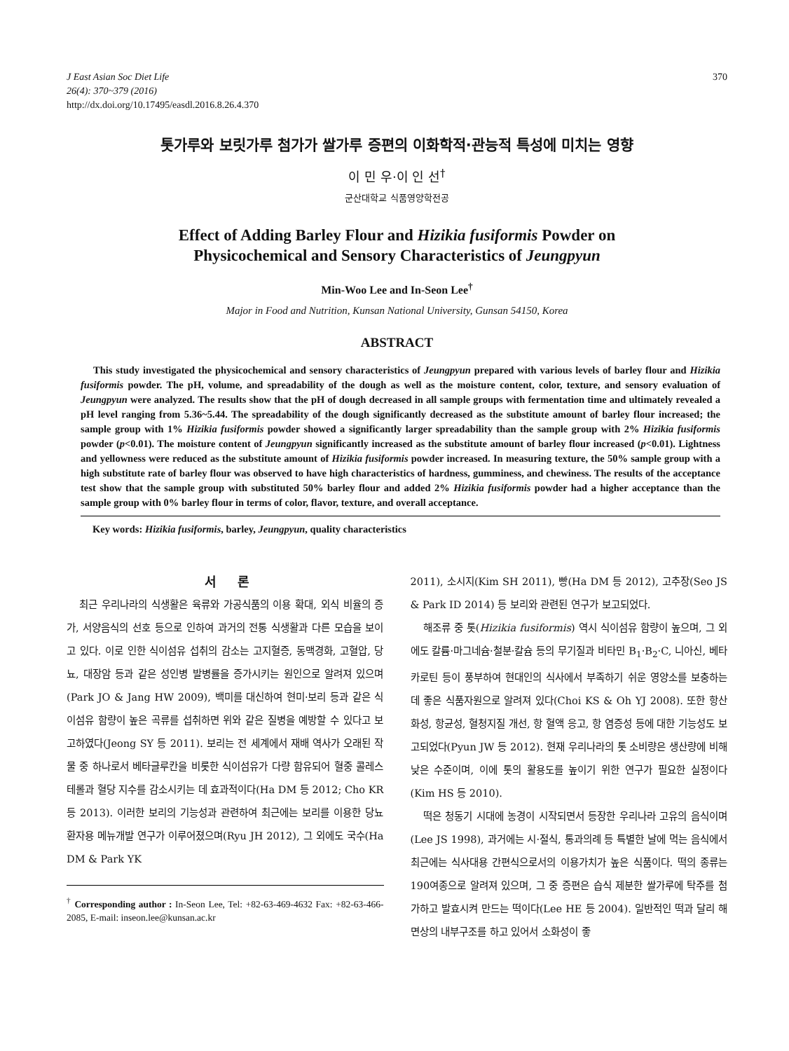J East Asian Soc Diet Life
26(4): 370~379 (2016)
http://dx.doi.org/10.17495/easdl.2016.8.26.4.370
370
톳가루와 보릿가루 첨가가 쌀가루 증편의 이화학적·관능적 특성에 미치는 영향
이 민 우·이 인 선<sup>†</sup>
군산대학교 식품영양학전공
Effect of Adding Barley Flour and Hizikia fusiformis Powder on
Physicochemical and Sensory Characteristics of Jeungpyun
Min-Woo Lee and In-Seon Lee<sup>†</sup>
Major in Food and Nutrition, Kunsan National University, Gunsan 54150, Korea
ABSTRACT
This study investigated the physicochemical and sensory characteristics of Jeungpyun prepared with various levels of barley flour and Hizikia fusiformis powder. The pH, volume, and spreadability of the dough as well as the moisture content, color, texture, and sensory evaluation of Jeungpyun were analyzed. The results show that the pH of dough decreased in all sample groups with fermentation time and ultimately revealed a pH level ranging from 5.36~5.44. The spreadability of the dough significantly decreased as the substitute amount of barley flour increased; the sample group with 1% Hizikia fusiformis powder showed a significantly larger spreadability than the sample group with 2% Hizikia fusiformis powder (p<0.01). The moisture content of Jeungpyun significantly increased as the substitute amount of barley flour increased (p<0.01). Lightness and yellowness were reduced as the substitute amount of Hizikia fusiformis powder increased. In measuring texture, the 50% sample group with a high substitute rate of barley flour was observed to have high characteristics of hardness, gumminess, and chewiness. The results of the acceptance test show that the sample group with substituted 50% barley flour and added 2% Hizikia fusiformis powder had a higher acceptance than the sample group with 0% barley flour in terms of color, flavor, texture, and overall acceptance.
Key words: Hizikia fusiformis, barley, Jeungpyun, quality characteristics
서 론
최근 우리나라의 식생활은 육류와 가공식품의 이용 확대, 외식 비율의 증가, 서양음식의 선호 등으로 인하여 과거의 전통 식생활과 다른 모습을 보이고 있다. 이로 인한 식이섬유 섭취의 감소는 고지혈증, 동맥경화, 고혈압, 당뇨, 대장암 등과 같은 성인병 발병률을 증가시키는 원인으로 알려져 있으며(Park JO & Jang HW 2009), 백미를 대신하여 현미·보리 등과 같은 식이섬유 함량이 높은 곡류를 섭취하면 위와 같은 질병을 예방할 수 있다고 보고하였다(Jeong SY 등 2011). 보리는 전 세계에서 재배 역사가 오래된 작물 중 하나로서 베타글루칸을 비롯한 식이섬유가 다량 함유되어 혈중 콜레스테롤과 혈당 지수를 감소시키는 데 효과적이다(Ha DM 등 2012; Cho KR 등 2013). 이러한 보리의 기능성과 관련하여 최근에는 보리를 이용한 당뇨환자용 메뉴개발 연구가 이루어졌으며(Ryu JH 2012), 그 외에도 국수(Ha DM & Park YK
<sup>†</sup> Corresponding author : In-Seon Lee, Tel: +82-63-469-4632 Fax: +82-63-466-2085, E-mail: inseon.lee@kunsan.ac.kr
2011), 소시지(Kim SH 2011), 빵(Ha DM 등 2012), 고추장(Seo JS & Park ID 2014) 등 보리와 관련된 연구가 보고되었다.
해조류 중 톳(Hizikia fusiformis) 역시 식이섬유 함량이 높으며, 그 외에도 칼륨·마그네슘·철분·칼슘 등의 무기질과 비타민 B<sub>1</sub>·B<sub>2</sub>·C, 니아신, 베타카로틴 등이 풍부하여 현대인의 식사에서 부족하기 쉬운 영양소를 보충하는데 좋은 식품자원으로 알려져 있다(Choi KS & Oh YJ 2008). 또한 항산화성, 항균성, 혈청지질 개선, 항 혈액 응고, 항 염증성 등에 대한 기능성도 보고되었다(Pyun JW 등 2012). 현재 우리나라의 톳 소비량은 생산량에 비해 낮은 수준이며, 이에 톳의 활용도를 높이기 위한 연구가 필요한 실정이다(Kim HS 등 2010).
떡은 청동기 시대에 농경이 시작되면서 등장한 우리나라 고유의 음식이며(Lee JS 1998), 과거에는 시·절식, 통과의례 등 특별한 날에 먹는 음식에서 최근에는 식사대용 간편식으로서의 이용가치가 높은 식품이다. 떡의 종류는 190여종으로 알려져 있으며, 그 중 증편은 습식 제분한 쌀가루에 탁주를 첨가하고 발효시켜 만드는 떡이다(Lee HE 등 2004). 일반적인 떡과 달리 해면상의 내부구조를 하고 있어서 소화성이 좋